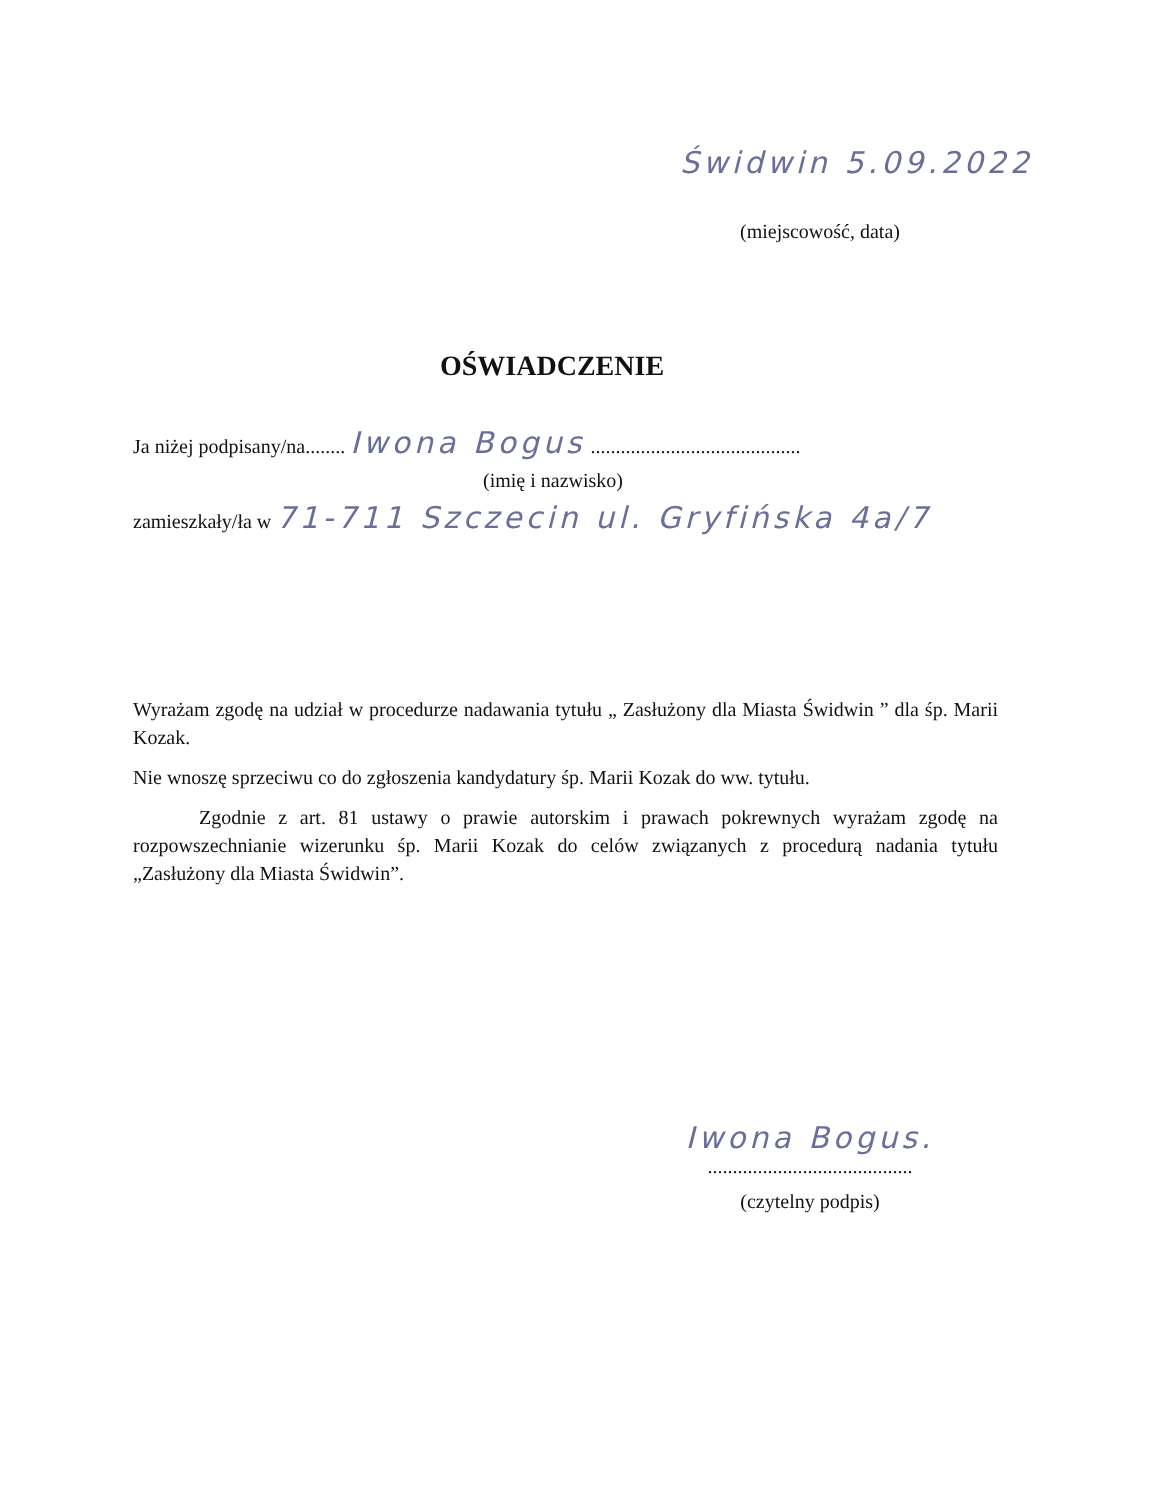Świdwin 5.09.2022
(miejscowość, data)
OŚWIADCZENIE
Ja niżej podpisany/na........ Iwona Bogus ..........................................
(imię i nazwisko)
zamieszkały/ła w 71-711 Szczecin ul. Gryfińska 4a/7
Wyrażam zgodę na udział w procedurze nadawania tytułu „ Zasłużony dla Miasta Świdwin ” dla śp. Marii Kozak.
Nie wnoszę sprzeciwu co do zgłoszenia kandydatury śp. Marii Kozak do ww. tytułu.
Zgodnie z art. 81 ustawy o prawie autorskim i prawach pokrewnych wyrażam zgodę na rozpowszechnianie wizerunku śp. Marii Kozak do celów związanych z procedurą nadania tytułu „Zasłużony dla Miasta Świdwin”.
Iwona Bogus.
.........................................
(czytelny podpis)